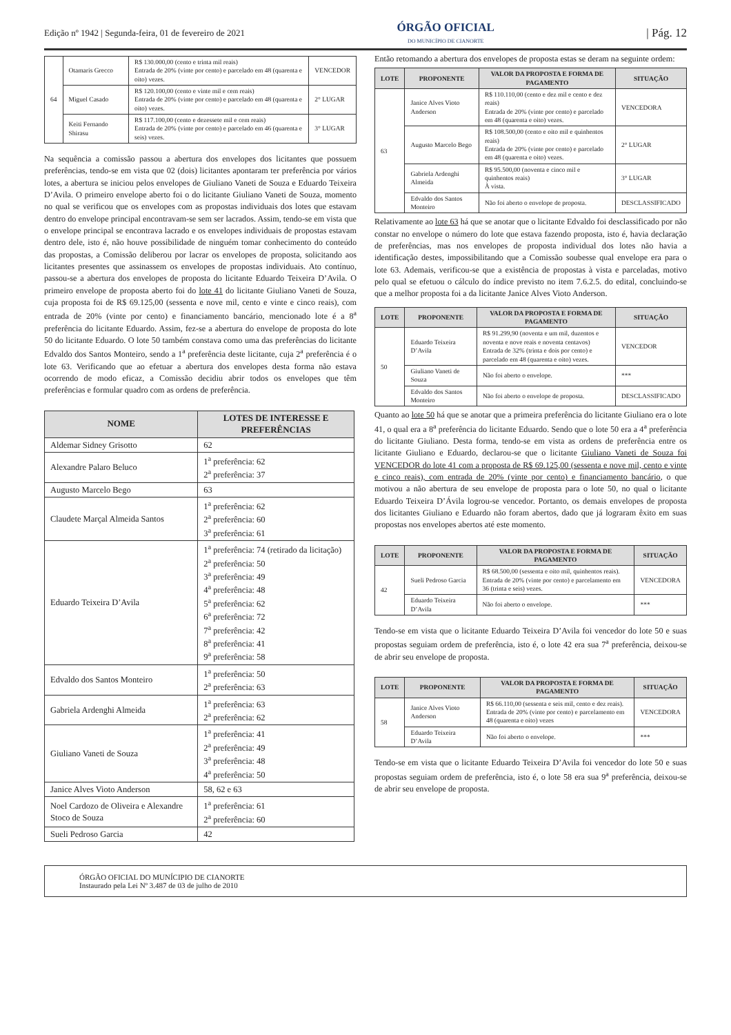Edição nº 1942 | Segunda-feira, 01 de fevereiro de 2021 ÓRGÃO OFICIAL
DO MUNICÍPIO DE CIANORTE | Pág. 12
| 64 | Otamaris Grecco | R$ 130.000,00 (cento e trinta mil reais) Entrada de 20% (vinte por cento) e parcelado em 48 (quarenta e oito) vezes. | VENCEDOR |
| | Miguel Casado | R$ 120.100,00 (cento e vinte mil e cem reais) Entrada de 20% (vinte por cento) e parcelado em 48 (quarenta e oito) vezes. | 2° LUGAR |
| | Keiti Fernando Shirasu | R$ 117.100,00 (cento e dezessete mil e cem reais) Entrada de 20% (vinte por cento) e parcelado em 46 (quarenta e seis) vezes. | 3° LUGAR |
Na sequência a comissão passou a abertura dos envelopes dos licitantes que possuem preferências, tendo-se em vista que 02 (dois) licitantes apontaram ter preferência por vários lotes, a abertura se iniciou pelos envelopes de Giuliano Vaneti de Souza e Eduardo Teixeira D’Avila. O primeiro envelope aberto foi o do licitante Giuliano Vaneti de Souza, momento no qual se verificou que os envelopes com as propostas individuais dos lotes que estavam dentro do envelope principal encontravam-se sem ser lacrados. Assim, tendo-se em vista que o envelope principal se encontrava lacrado e os envelopes individuais de propostas estavam dentro dele, isto é, não houve possibilidade de ninguém tomar conhecimento do conteúdo das propostas, a Comissão deliberou por lacrar os envelopes de proposta, solicitando aos licitantes presentes que assinassem os envelopes de propostas individuais. Ato contínuo, passou-se a abertura dos envelopes de proposta do licitante Eduardo Teixeira D’Avila. O primeiro envelope de proposta aberto foi do lote 41 do licitante Giuliano Vaneti de Souza, cuja proposta foi de R$ 69.125,00 (sessenta e nove mil, cento e vinte e cinco reais), com entrada de 20% (vinte por cento) e financiamento bancário, mencionado lote é a 8<sup>a</sup> preferência do licitante Eduardo. Assim, fez-se a abertura do envelope de proposta do lote 50 do licitante Eduardo. O lote 50 também constava como uma das preferências do licitante Edvaldo dos Santos Monteiro, sendo a 1<sup>a</sup> preferência deste licitante, cuja 2<sup>a</sup> preferência é o lote 63. Verificando que ao efetuar a abertura dos envelopes desta forma não estava ocorrendo de modo eficaz, a Comissão decidiu abrir todos os envelopes que têm preferências e formular quadro com as ordens de preferência.
| NOME | LOTES DE INTERESSE E PREFERÊNCIAS |
| --- | --- |
| Aldemar Sidney Grisotto | 62 |
| Alexandre Palaro Beluco | 1<sup>a</sup> preferência: 62 2<sup>a</sup> preferência: 37 |
| Augusto Marcelo Bego | 63 |
| Claudete Marçal Almeida Santos | 1<sup>a</sup> preferência: 62 2<sup>a</sup> preferência: 60 3<sup>a</sup> preferência: 61 |
| Eduardo Teixeira D’Avila | 1<sup>a</sup> preferência: 74 (retirado da licitação) 2<sup>a</sup> preferência: 50 3<sup>a</sup> preferência: 49 4<sup>a</sup> preferência: 48 5<sup>a</sup> preferência: 62 6<sup>a</sup> preferência: 72 7<sup>a</sup> preferência: 42 8<sup>a</sup> preferência: 41 9<sup>a</sup> preferência: 58 |
| Edvaldo dos Santos Monteiro | 1<sup>a</sup> preferência: 50 2<sup>a</sup> preferência: 63 |
| Gabriela Ardenghi Almeida | 1<sup>a</sup> preferência: 63 2<sup>a</sup> preferência: 62 |
| Giuliano Vaneti de Souza | 1<sup>a</sup> preferência: 41 2<sup>a</sup> preferência: 49 3<sup>a</sup> preferência: 48 4<sup>a</sup> preferência: 50 |
| Janice Alves Vioto Anderson | 58, 62 e 63 |
| Noel Cardozo de Oliveira e Alexandre Stoco de Souza | 1<sup>a</sup> preferência: 61 2<sup>a</sup> preferência: 60 |
| Sueli Pedroso Garcia | 42 |
Então retomando a abertura dos envelopes de proposta estas se deram na seguinte ordem:
| LOTE | PROPONENTE | VALOR DA PROPOSTA E FORMA DE PAGAMENTO | SITUAÇÃO |
| --- | --- | --- | --- |
| 63 | Janice Alves Vioto Anderson | R$ 110.110,00 (cento e dez mil e cento e dez reais) Entrada de 20% (vinte por cento) e parcelado em 48 (quarenta e oito) vezes. | VENCEDORA |
| | Augusto Marcelo Bego | R$ 108.500,00 (cento e oito mil e quinhentos reais) Entrada de 20% (vinte por cento) e parcelado em 48 (quarenta e oito) vezes. | 2° LUGAR |
| | Gabriela Ardenghi Almeida | R$ 95.500,00 (noventa e cinco mil e quinhentos reais) À vista. | 3° LUGAR |
| | Edvaldo dos Santos Monteiro | Não foi aberto o envelope de proposta. | DESCLASSIFICADO |
Relativamente ao lote 63 há que se anotar que o licitante Edvaldo foi desclassificado por não constar no envelope o número do lote que estava fazendo proposta, isto é, havia declaração de preferências, mas nos envelopes de proposta individual dos lotes não havia a identificação destes, impossibilitando que a Comissão soubesse qual envelope era para o lote 63. Ademais, verificou-se que a existência de propostas à vista e parceladas, motivo pelo qual se efetuou o cálculo do índice previsto no item 7.6.2.5. do edital, concluindo-se que a melhor proposta foi a da licitante Janice Alves Vioto Anderson.
| LOTE | PROPONENTE | VALOR DA PROPOSTA E FORMA DE PAGAMENTO | SITUAÇÃO |
| --- | --- | --- | --- |
| 50 | Eduardo Teixeira D’Avila | R$ 91.299,90 (noventa e um mil, duzentos e noventa e nove reais e noventa centavos) Entrada de 32% (trinta e dois por cento) e parcelado em 48 (quarenta e oito) vezes. | VENCEDOR |
| | Giuliano Vaneti de Souza | Não foi aberto o envelope. | *** |
| | Edvaldo dos Santos Monteiro | Não foi aberto o envelope de proposta. | DESCLASSIFICADO |
Quanto ao lote 50 há que se anotar que a primeira preferência do licitante Giuliano era o lote 41, o qual era a 8<sup>a</sup> preferência do licitante Eduardo. Sendo que o lote 50 era a 4<sup>a</sup> preferência do licitante Giuliano. Desta forma, tendo-se em vista as ordens de preferência entre os licitante Giuliano e Eduardo, declarou-se que o licitante Giuliano Vaneti de Souza foi VENCEDOR do lote 41 com a proposta de R$ 69.125,00 (sessenta e nove mil, cento e vinte e cinco reais), com entrada de 20% (vinte por cento) e financiamento bancário, o que motivou a não abertura de seu envelope de proposta para o lote 50, no qual o licitante Eduardo Teixeira D’Ávila logrou-se vencedor. Portanto, os demais envelopes de proposta dos licitantes Giuliano e Eduardo não foram abertos, dado que já lograram êxito em suas propostas nos envelopes abertos até este momento.
| LOTE | PROPONENTE | VALOR DA PROPOSTA E FORMA DE PAGAMENTO | SITUAÇÃO |
| --- | --- | --- | --- |
| 42 | Sueli Pedroso Garcia | R$ 68.500,00 (sessenta e oito mil, quinhentos reais). Entrada de 20% (vinte por cento) e parcelamento em 36 (trinta e seis) vezes. | VENCEDORA |
| | Eduardo Teixeira D’Avila | Não foi aberto o envelope. | *** |
Tendo-se em vista que o licitante Eduardo Teixeira D’Avila foi vencedor do lote 50 e suas propostas seguiam ordem de preferência, isto é, o lote 42 era sua 7<sup>a</sup> preferência, deixou-se de abrir seu envelope de proposta.
| LOTE | PROPONENTE | VALOR DA PROPOSTA E FORMA DE PAGAMENTO | SITUAÇÃO |
| --- | --- | --- | --- |
| 58 | Janice Alves Vioto Anderson | R$ 66.110,00 (sessenta e seis mil, cento e dez reais). Entrada de 20% (vinte por cento) e parcelamento em 48 (quarenta e oito) vezes | VENCEDORA |
| | Eduardo Teixeira D’Avila | Não foi aberto o envelope. | *** |
Tendo-se em vista que o licitante Eduardo Teixeira D’Avila foi vencedor do lote 50 e suas propostas seguiam ordem de preferência, isto é, o lote 58 era sua 9<sup>a</sup> preferência, deixou-se de abrir seu envelope de proposta.
ÓRGÃO OFICIAL DO MUNÍCIPIO DE CIANORTE
Instaurado pela Lei Nº 3.487 de 03 de julho de 2010